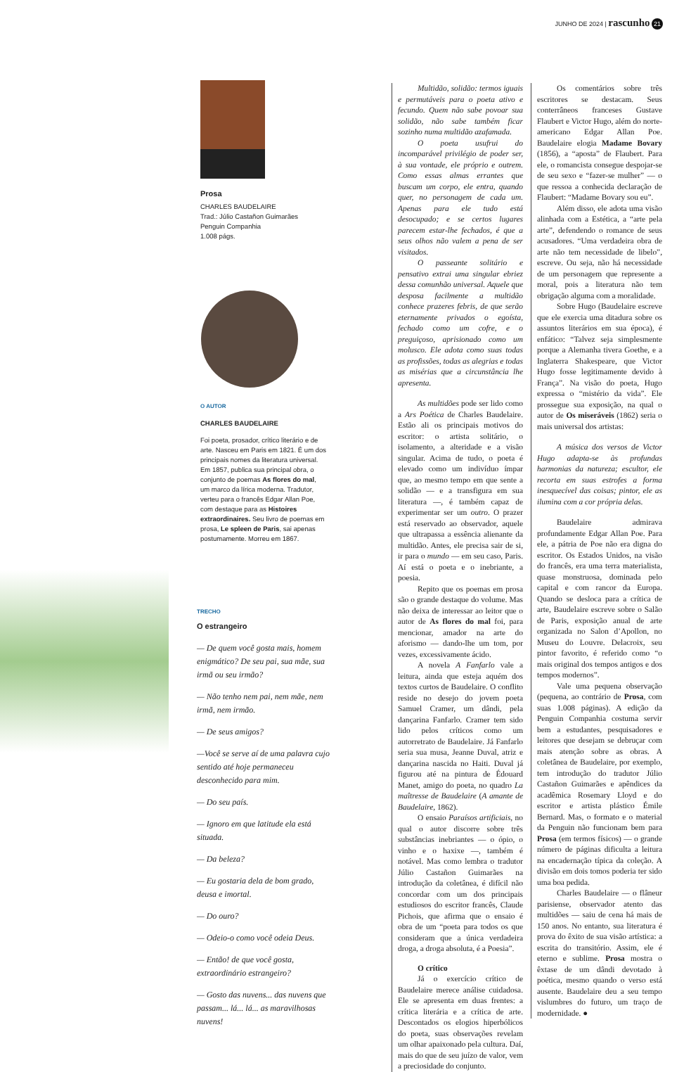JUNHO DE 2024 | rascunho 21
Prosa
CHARLES BAUDELAIRE
Trad.: Júlio Castañon Guimarães
Penguin Companhia
1.008 págs.
O AUTOR
CHARLES BAUDELAIRE
Foi poeta, prosador, crítico literário e de arte. Nasceu em Paris em 1821. É um dos principais nomes da literatura universal. Em 1857, publica sua principal obra, o conjunto de poemas As flores do mal, um marco da lírica moderna. Tradutor, verteu para o francês Edgar Allan Poe, com destaque para as Histoires extraordinaires. Seu livro de poemas em prosa, Le spleen de Paris, sai apenas postumamente. Morreu em 1867.
TRECHO
O estrangeiro
— De quem você gosta mais, homem enigmático? De seu pai, sua mãe, sua irmã ou seu irmão?
— Não tenho nem pai, nem mãe, nem irmã, nem irmão.
— De seus amigos?
—Você se serve aí de uma palavra cujo sentido até hoje permaneceu desconhecido para mim.
— Do seu país.
— Ignoro em que latitude ela está situada.
— Da beleza?
— Eu gostaria dela de bom grado, deusa e imortal.
— Do ouro?
— Odeio-o como você odeia Deus.
— Então! de que você gosta, extraordinário estrangeiro?
— Gosto das nuvens... das nuvens que passam... lá... lá... as maravilhosas nuvens!
Multidão, solidão: termos iguais e permutáveis para o poeta ativo e fecundo. Quem não sabe povoar sua solidão, não sabe também ficar sozinho numa multidão azafamada.
O poeta usufrui do incomparável privilégio de poder ser, à sua vontade, ele próprio e outrem. Como essas almas errantes que buscam um corpo, ele entra, quando quer, no personagem de cada um. Apenas para ele tudo está desocupado; e se certos lugares parecem estar-lhe fechados, é que a seus olhos não valem a pena de ser visitados.
O passeante solitário e pensativo extrai uma singular ebriez dessa comunhão universal. Aquele que desposa facilmente a multidão conhece prazeres febris, de que serão eternamente privados o egoísta, fechado como um cofre, e o preguiçoso, aprisionado como um molusco. Ele adota como suas todas as profissões, todas as alegrias e todas as misérias que a circunstância lhe apresenta.
As multidões pode ser lido como a Ars Poética de Charles Baudelaire. Estão ali os principais motivos do escritor: o artista solitário, o isolamento, a alteridade e a visão singular. Acima de tudo, o poeta é elevado como um indivíduo ímpar que, ao mesmo tempo em que sente a solidão — e a transfigura em sua literatura —, é também capaz de experimentar ser um outro. O prazer está reservado ao observador, aquele que ultrapassa a essência alienante da multidão. Antes, ele precisa sair de si, ir para o mundo — em seu caso, Paris. Aí está o poeta e o inebriante, a poesia.
Repito que os poemas em prosa são o grande destaque do volume. Mas não deixa de interessar ao leitor que o autor de As flores do mal foi, para mencionar, amador na arte do aforismo — dando-lhe um tom, por vezes, excessivamente ácido.
A novela A Fanfarlo vale a leitura, ainda que esteja aquém dos textos curtos de Baudelaire. O conflito reside no desejo do jovem poeta Samuel Cramer, um dândi, pela dançarina Fanfarlo. Cramer tem sido lido pelos críticos como um autorretrato de Baudelaire. Já Fanfarlo seria sua musa, Jeanne Duval, atriz e dançarina nascida no Haiti. Duval já figurou até na pintura de Édouard Manet, amigo do poeta, no quadro La maîtresse de Baudelaire (A amante de Baudelaire, 1862).
O ensaio Paraísos artificiais, no qual o autor discorre sobre três substâncias inebriantes — o ópio, o vinho e o haxixe —, também é notável. Mas como lembra o tradutor Júlio Castañon Guimarães na introdução da coletânea, é difícil não concordar com um dos principais estudiosos do escritor francês, Claude Pichois, que afirma que o ensaio é obra de um “poeta para todos os que consideram que a única verdadeira droga, a droga absoluta, é a Poesia”.
O crítico
Já o exercício crítico de Baudelaire merece análise cuidadosa. Ele se apresenta em duas frentes: a crítica literária e a crítica de arte. Descontados os elogios hiperbólicos do poeta, suas observações revelam um olhar apaixonado pela cultura. Daí, mais do que de seu juízo de valor, vem a preciosidade do conjunto.
Os comentários sobre três escritores se destacam. Seus conterrâneos franceses Gustave Flaubert e Victor Hugo, além do norte-americano Edgar Allan Poe. Baudelaire elogia Madame Bovary (1856), a “aposta” de Flaubert. Para ele, o romancista consegue despojar-se de seu sexo e “fazer-se mulher” — o que ressoa a conhecida declaração de Flaubert: “Madame Bovary sou eu”.
Além disso, ele adota uma visão alinhada com a Estética, a “arte pela arte”, defendendo o romance de seus acusadores. “Uma verdadeira obra de arte não tem necessidade de libelo”, escreve. Ou seja, não há necessidade de um personagem que represente a moral, pois a literatura não tem obrigação alguma com a moralidade.
Sobre Hugo (Baudelaire escreve que ele exercia uma ditadura sobre os assuntos literários em sua época), é enfático: “Talvez seja simplesmente porque a Alemanha tivera Goethe, e a Inglaterra Shakespeare, que Victor Hugo fosse legitimamente devido à França”. Na visão do poeta, Hugo expressa o “mistério da vida”. Ele prossegue sua exposição, na qual o autor de Os miseráveis (1862) seria o mais universal dos artistas:
A música dos versos de Victor Hugo adapta-se às profundas harmonias da natureza; escultor, ele recorta em suas estrofes a forma inesquecível das coisas; pintor, ele as ilumina com a cor própria delas.
Baudelaire admirava profundamente Edgar Allan Poe. Para ele, a pátria de Poe não era digna do escritor. Os Estados Unidos, na visão do francês, era uma terra materialista, quase monstruosa, dominada pelo capital e com rancor da Europa. Quando se desloca para a crítica de arte, Baudelaire escreve sobre o Salão de Paris, exposição anual de arte organizada no Salon d’Apollon, no Museu do Louvre. Delacroix, seu pintor favorito, é referido como “o mais original dos tempos antigos e dos tempos modernos”.
Vale uma pequena observação (pequena, ao contrário de Prosa, com suas 1.008 páginas). A edição da Penguin Companhia costuma servir bem a estudantes, pesquisadores e leitores que desejam se debruçar com mais atenção sobre as obras. A coletânea de Baudelaire, por exemplo, tem introdução do tradutor Júlio Castañon Guimarães e apêndices da acadêmica Rosemary Lloyd e do escritor e artista plástico Émile Bernard. Mas, o formato e o material da Penguin não funcionam bem para Prosa (em termos físicos) — o grande número de páginas dificulta a leitura na encadernação típica da coleção. A divisão em dois tomos poderia ter sido uma boa pedida.
Charles Baudelaire — o flâneur parisiense, observador atento das multidões — saiu de cena há mais de 150 anos. No entanto, sua literatura é prova do êxito de sua visão artística: a escrita do transitório. Assim, ele é eterno e sublime. Prosa mostra o êxtase de um dândi devotado à poética, mesmo quando o verso está ausente. Baudelaire deu a seu tempo vislumbres do futuro, um traço de modernidade. ●